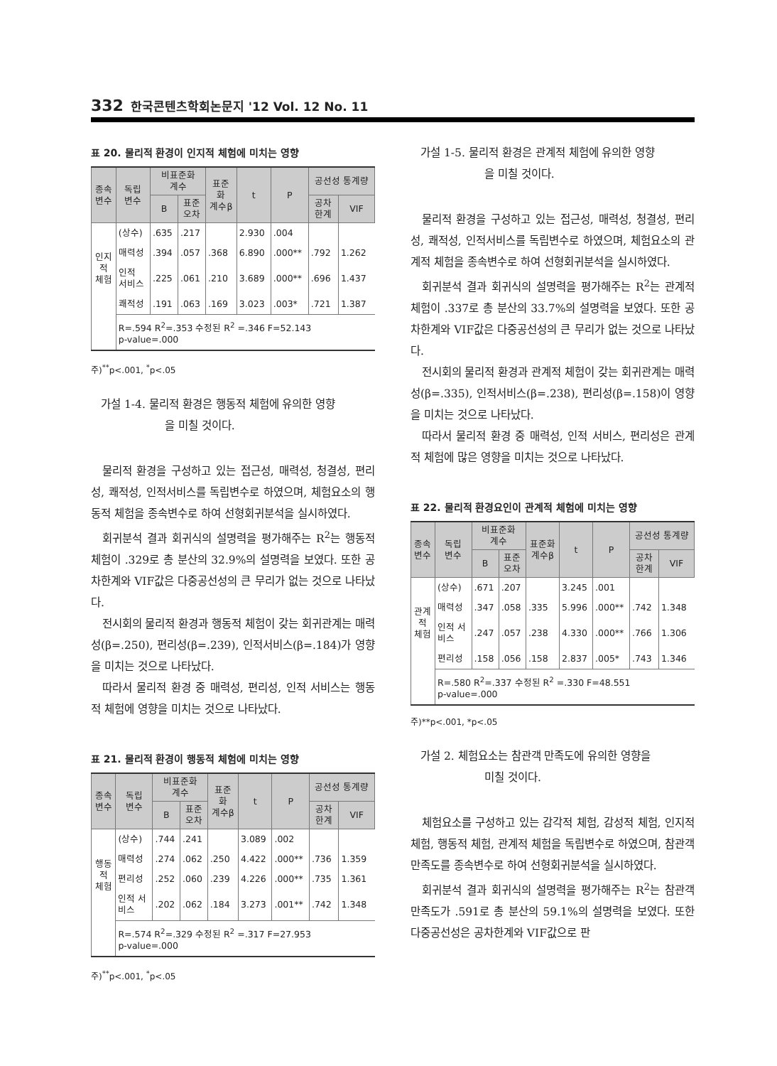332 한국콘텐츠학회논문지 '12 Vol. 12 No. 11
표 20. 물리적 환경이 인지적 체험에 미치는 영향
| 종속 변수 | 독립 변수 | 비표준화 계수 | | 표준 화 계수β | t | P | 공선성 통계량 | |
| --- | --- | --- | --- | --- | --- | --- | --- | --- |
| | | B | 표준 오차 | | | | 공차 한계 | VIF |
| 인지 적 체험 | (상수) | .635 | .217 | | 2.930 | .004 | | |
| | 매력성 | .394 | .057 | .368 | 6.890 | .000** | .792 | 1.262 |
| | 인적 서비스 | .225 | .061 | .210 | 3.689 | .000** | .696 | 1.437 |
| | 쾌적성 | .191 | .063 | .169 | 3.023 | .003* | .721 | 1.387 |
| | R=.594 R<sup>2</sup>=.353 수정된 R<sup>2</sup> =.346 F=52.143 p-value=.000 | | | | | | | |
주)<sup>**</sup>p<.001, <sup>*</sup>p<.05
가설 1-4. 물리적 환경은 행동적 체험에 유의한 영향
을 미칠 것이다.
물리적 환경을 구성하고 있는 접근성, 매력성, 청결성, 편리성, 쾌적성, 인적서비스를 독립변수로 하였으며, 체험요소의 행동적 체험을 종속변수로 하여 선형회귀분석을 실시하였다.
회귀분석 결과 회귀식의 설명력을 평가해주는 R<sup>2</sup>는 행동적 체험이 .329로 총 분산의 32.9%의 설명력을 보였다. 또한 공차한계와 VIF값은 다중공선성의 큰 무리가 없는 것으로 나타났다.
전시회의 물리적 환경과 행동적 체험이 갖는 회귀관계는 매력성(β=.250), 편리성(β=.239), 인적서비스(β=.184)가 영향을 미치는 것으로 나타났다.
따라서 물리적 환경 중 매력성, 편리성, 인적 서비스는 행동적 체험에 영향을 미치는 것으로 나타났다.
표 21. 물리적 환경이 행동적 체험에 미치는 영향
| 종속 변수 | 독립 변수 | 비표준화 계수 | | 표준 화 계수β | t | P | 공선성 통계량 | |
| --- | --- | --- | --- | --- | --- | --- | --- | --- |
| | | B | 표준 오차 | | | | 공차 한계 | VIF |
| 행동 적 체험 | (상수) | .744 | .241 | | 3.089 | .002 | | |
| | 매력성 | .274 | .062 | .250 | 4.422 | .000** | .736 | 1.359 |
| | 편리성 | .252 | .060 | .239 | 4.226 | .000** | .735 | 1.361 |
| | 인적 서 비스 | .202 | .062 | .184 | 3.273 | .001** | .742 | 1.348 |
| | R=.574 R<sup>2</sup>=.329 수정된 R<sup>2</sup> =.317 F=27.953 p-value=.000 | | | | | | | |
주)<sup>**</sup>p<.001, <sup>*</sup>p<.05
가설 1-5. 물리적 환경은 관계적 체험에 유의한 영향
을 미칠 것이다.
물리적 환경을 구성하고 있는 접근성, 매력성, 청결성, 편리성, 쾌적성, 인적서비스를 독립변수로 하였으며, 체험요소의 관계적 체험을 종속변수로 하여 선형회귀분석을 실시하였다.
회귀분석 결과 회귀식의 설명력을 평가해주는 R<sup>2</sup>는 관계적 체험이 .337로 총 분산의 33.7%의 설명력을 보였다. 또한 공차한계와 VIF값은 다중공선성의 큰 무리가 없는 것으로 나타났다.
전시회의 물리적 환경과 관계적 체험이 갖는 회귀관계는 매력성(β=.335), 인적서비스(β=.238), 편리성(β=.158)이 영향을 미치는 것으로 나타났다.
따라서 물리적 환경 중 매력성, 인적 서비스, 편리성은 관계적 체험에 많은 영향을 미치는 것으로 나타났다.
표 22. 물리적 환경요인이 관계적 체험에 미치는 영향
| 종속 변수 | 독립 변수 | 비표준화 계수 | | 표준화 계수β | t | P | 공선성 통계량 | |
| --- | --- | --- | --- | --- | --- | --- | --- | --- |
| | | B | 표준 오차 | | | | 공차 한계 | VIF |
| 관계 적 체험 | (상수) | .671 | .207 | | 3.245 | .001 | | |
| | 매력성 | .347 | .058 | .335 | 5.996 | .000** | .742 | 1.348 |
| | 인적 서 비스 | .247 | .057 | .238 | 4.330 | .000** | .766 | 1.306 |
| | 편리성 | .158 | .056 | .158 | 2.837 | .005* | .743 | 1.346 |
| | R=.580 R<sup>2</sup>=.337 수정된 R<sup>2</sup> =.330 F=48.551 p-value=.000 | | | | | | | |
주)**p<.001, *p<.05
가설 2. 체험요소는 참관객 만족도에 유의한 영향을
미칠 것이다.
체험요소를 구성하고 있는 감각적 체험, 감성적 체험, 인지적 체험, 행동적 체험, 관계적 체험을 독립변수로 하였으며, 참관객 만족도를 종속변수로 하여 선형회귀분석을 실시하였다.
회귀분석 결과 회귀식의 설명력을 평가해주는 R<sup>2</sup>는 참관객 만족도가 .591로 총 분산의 59.1%의 설명력을 보였다. 또한 다중공선성은 공차한계와 VIF값으로 판